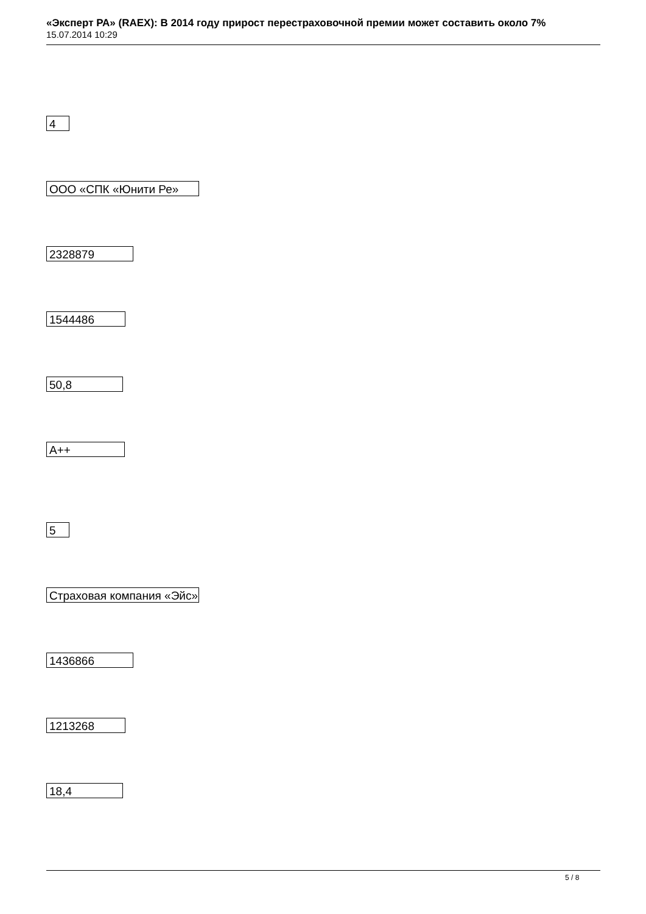«Эксперт РА» (RAEX): В 2014 году прирост перестраховочной премии может составить около 7%
15.07.2014 10:29
4
ООО «СПК «Юнити Ре»
2328879
1544486
50,8
A++
5
Страховая компания «Эйс»
1436866
1213268
18,4
5 / 8